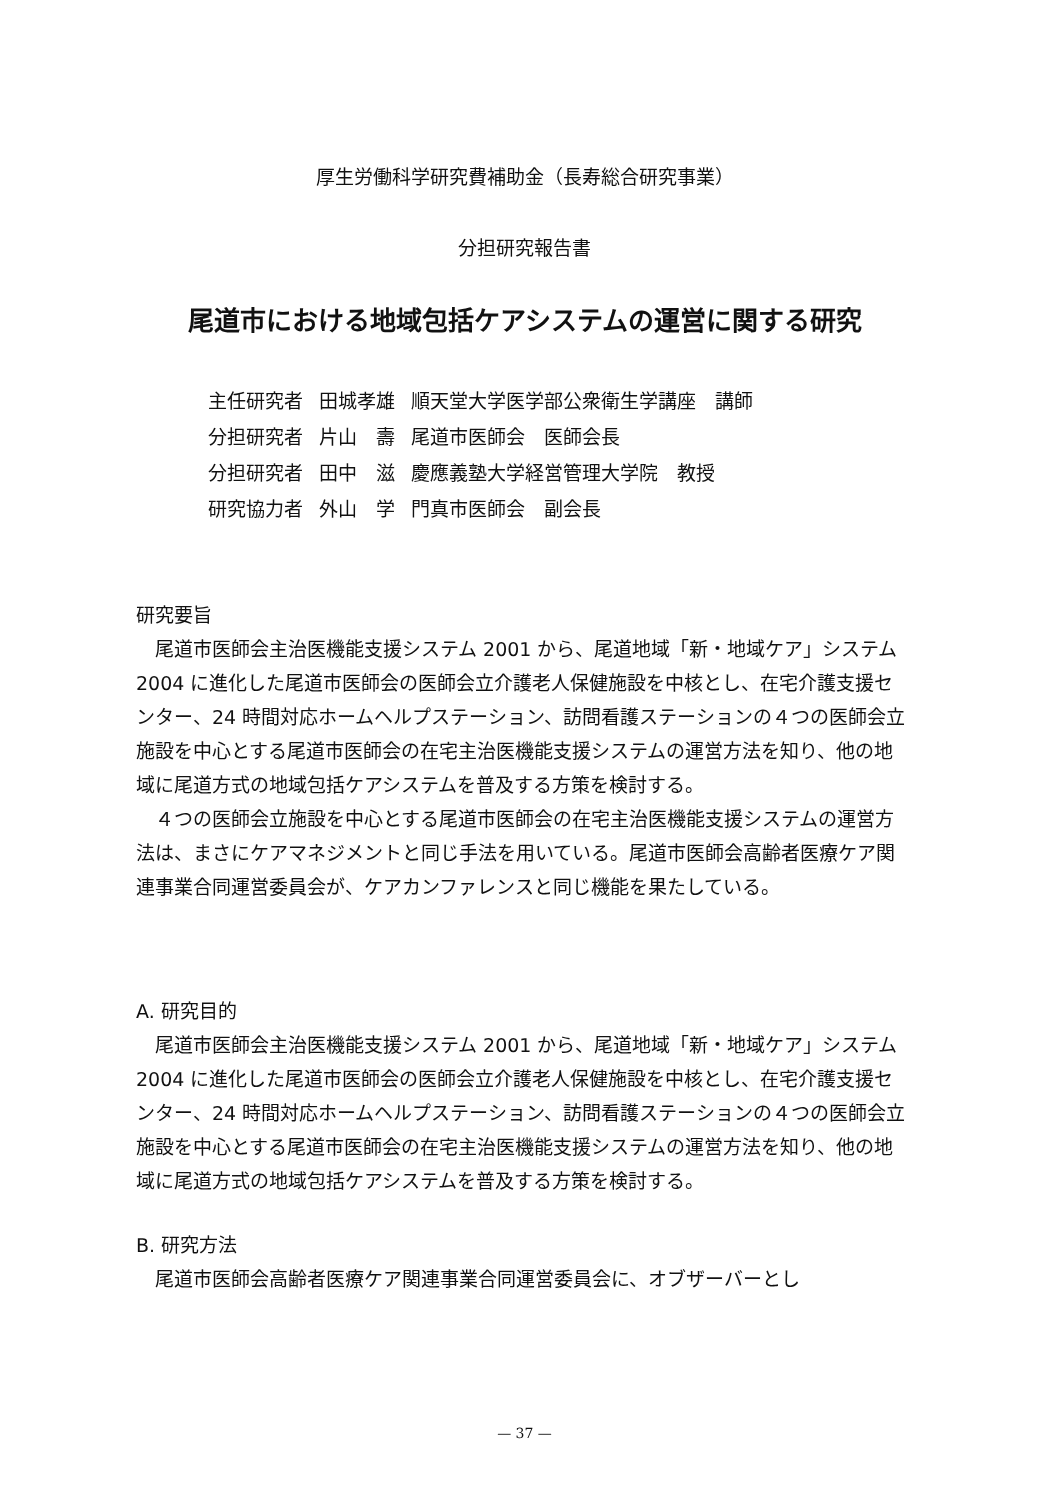厚生労働科学研究費補助金（長寿総合研究事業）
分担研究報告書
尾道市における地域包括ケアシステムの運営に関する研究
| 主任研究者 | 田城孝雄 | 順天堂大学医学部公衆衛生学講座 講師 |
| 分担研究者 | 片山 壽 | 尾道市医師会 医師会長 |
| 分担研究者 | 田中 滋 | 慶應義塾大学経営管理大学院 教授 |
| 研究協力者 | 外山 学 | 門真市医師会 副会長 |
研究要旨
尾道市医師会主治医機能支援システム 2001 から、尾道地域「新・地域ケア」システム 2004 に進化した尾道市医師会の医師会立介護老人保健施設を中核とし、在宅介護支援センター、24 時間対応ホームヘルプステーション、訪問看護ステーションの４つの医師会立施設を中心とする尾道市医師会の在宅主治医機能支援システムの運営方法を知り、他の地域に尾道方式の地域包括ケアシステムを普及する方策を検討する。
４つの医師会立施設を中心とする尾道市医師会の在宅主治医機能支援システムの運営方法は、まさにケアマネジメントと同じ手法を用いている。尾道市医師会高齢者医療ケア関連事業合同運営委員会が、ケアカンファレンスと同じ機能を果たしている。
A. 研究目的
尾道市医師会主治医機能支援システム 2001 から、尾道地域「新・地域ケア」システム 2004 に進化した尾道市医師会の医師会立介護老人保健施設を中核とし、在宅介護支援センター、24 時間対応ホームヘルプステーション、訪問看護ステーションの４つの医師会立施設を中心とする尾道市医師会の在宅主治医機能支援システムの運営方法を知り、他の地域に尾道方式の地域包括ケアシステムを普及する方策を検討する。
B. 研究方法
尾道市医師会高齢者医療ケア関連事業合同運営委員会に、オブザーバーとし
— 37 —